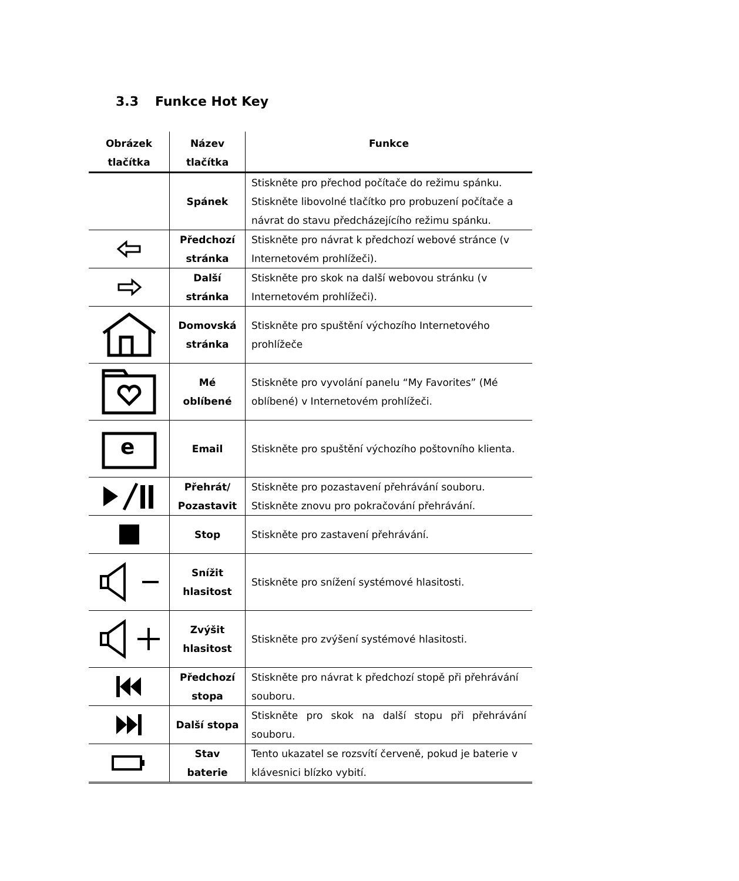3.3 Funkce Hot Key
| Obrázek tlačítka | Název tlačítka | Funkce |
| --- | --- | --- |
| | Spánek | Stiskněte pro přechod počítače do režimu spánku. Stiskněte libovolné tlačítko pro probuzení počítače a návrat do stavu předcházejícího režimu spánku. |
| | Předchozí stránka | Stiskněte pro návrat k předchozí webové stránce (v Internetovém prohlížeči). |
| | Další stránka | Stiskněte pro skok na další webovou stránku (v Internetovém prohlížeči). |
| | Domovská stránka | Stiskněte pro spuštění výchozího Internetového prohlížeče |
| | Mé oblíbené | Stiskněte pro vyvolání panelu “My Favorites” (Mé oblíbené) v Internetovém prohlížeči. |
| e | Email | Stiskněte pro spuštění výchozího poštovního klienta. |
| | Přehrát/ Pozastavit | Stiskněte pro pozastavení přehrávání souboru. Stiskněte znovu pro pokračování přehrávání. |
| | Stop | Stiskněte pro zastavení přehrávání. |
| | Snížit hlasitost | Stiskněte pro snížení systémové hlasitosti. |
| | Zvýšit hlasitost | Stiskněte pro zvýšení systémové hlasitosti. |
| | Předchozí stopa | Stiskněte pro návrat k předchozí stopě při přehrávání souboru. |
| | Další stopa | Stiskněte pro skok na další stopu při přehrávání souboru. |
| | Stav baterie | Tento ukazatel se rozsvítí červeně, pokud je baterie v klávesnici blízko vybití. |